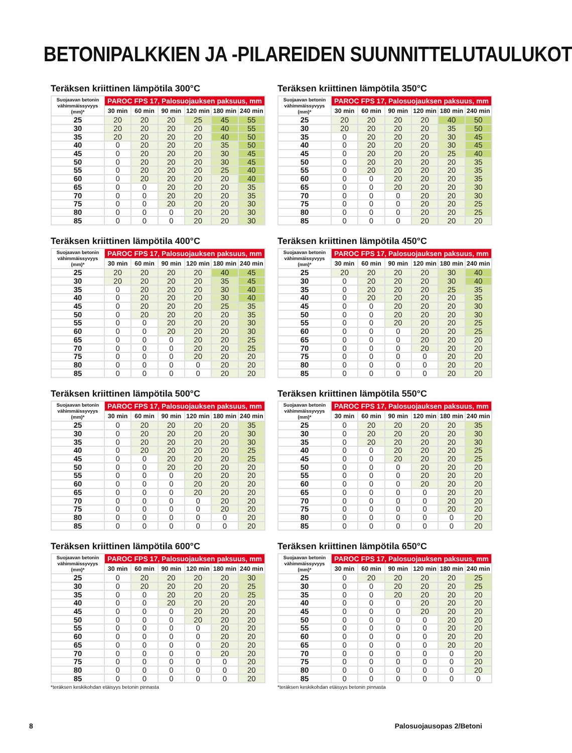BETONIPALKKIEN JA -PILAREIDEN SUUNNITTELUTAULUKOT
Teräksen kriittinen lämpötila 300°C
| Suojaavan betonin vähimmäissyvyys (mm)* | PAROC FPS 17, Palosuojauksen paksuus, mm | | | | | |
| --- | --- | --- | --- | --- | --- | --- |
| | 30 min | 60 min | 90 min | 120 min | 180 min | 240 min |
| 25 | 20 | 20 | 20 | 25 | 45 | 55 |
| 30 | 20 | 20 | 20 | 20 | 40 | 55 |
| 35 | 20 | 20 | 20 | 20 | 40 | 50 |
| 40 | 0 | 20 | 20 | 20 | 35 | 50 |
| 45 | 0 | 20 | 20 | 20 | 30 | 45 |
| 50 | 0 | 20 | 20 | 20 | 30 | 45 |
| 55 | 0 | 20 | 20 | 20 | 25 | 40 |
| 60 | 0 | 20 | 20 | 20 | 20 | 40 |
| 65 | 0 | 0 | 20 | 20 | 20 | 35 |
| 70 | 0 | 0 | 20 | 20 | 20 | 35 |
| 75 | 0 | 0 | 20 | 20 | 20 | 30 |
| 80 | 0 | 0 | 0 | 20 | 20 | 30 |
| 85 | 0 | 0 | 0 | 20 | 20 | 30 |
Teräksen kriittinen lämpötila 350°C
| Suojaavan betonin vähimmäissyvyys (mm)* | PAROC FPS 17, Palosuojauksen paksuus, mm | | | | | |
| --- | --- | --- | --- | --- | --- | --- |
| | 30 min | 60 min | 90 min | 120 min | 180 min | 240 min |
| 25 | 20 | 20 | 20 | 20 | 40 | 50 |
| 30 | 20 | 20 | 20 | 20 | 35 | 50 |
| 35 | 0 | 20 | 20 | 20 | 30 | 45 |
| 40 | 0 | 20 | 20 | 20 | 30 | 45 |
| 45 | 0 | 20 | 20 | 20 | 25 | 40 |
| 50 | 0 | 20 | 20 | 20 | 20 | 35 |
| 55 | 0 | 20 | 20 | 20 | 20 | 35 |
| 60 | 0 | 0 | 20 | 20 | 20 | 35 |
| 65 | 0 | 0 | 20 | 20 | 20 | 30 |
| 70 | 0 | 0 | 0 | 20 | 20 | 30 |
| 75 | 0 | 0 | 0 | 20 | 20 | 25 |
| 80 | 0 | 0 | 0 | 20 | 20 | 25 |
| 85 | 0 | 0 | 0 | 20 | 20 | 20 |
Teräksen kriittinen lämpötila 400°C
| Suojaavan betonin vähimmäissyvyys (mm)* | PAROC FPS 17, Palosuojauksen paksuus, mm | | | | | |
| --- | --- | --- | --- | --- | --- | --- |
| | 30 min | 60 min | 90 min | 120 min | 180 min | 240 min |
| 25 | 20 | 20 | 20 | 20 | 40 | 45 |
| 30 | 20 | 20 | 20 | 20 | 35 | 45 |
| 35 | 0 | 20 | 20 | 20 | 30 | 40 |
| 40 | 0 | 20 | 20 | 20 | 30 | 40 |
| 45 | 0 | 20 | 20 | 20 | 25 | 35 |
| 50 | 0 | 20 | 20 | 20 | 20 | 35 |
| 55 | 0 | 0 | 20 | 20 | 20 | 30 |
| 60 | 0 | 0 | 20 | 20 | 20 | 30 |
| 65 | 0 | 0 | 0 | 20 | 20 | 25 |
| 70 | 0 | 0 | 0 | 20 | 20 | 25 |
| 75 | 0 | 0 | 0 | 20 | 20 | 20 |
| 80 | 0 | 0 | 0 | 0 | 20 | 20 |
| 85 | 0 | 0 | 0 | 0 | 20 | 20 |
Teräksen kriittinen lämpötila 450°C
| Suojaavan betonin vähimmäissyvyys (mm)* | PAROC FPS 17, Palosuojauksen paksuus, mm | | | | | |
| --- | --- | --- | --- | --- | --- | --- |
| | 30 min | 60 min | 90 min | 120 min | 180 min | 240 min |
| 25 | 20 | 20 | 20 | 20 | 30 | 40 |
| 30 | 0 | 20 | 20 | 20 | 30 | 40 |
| 35 | 0 | 20 | 20 | 20 | 25 | 35 |
| 40 | 0 | 20 | 20 | 20 | 20 | 35 |
| 45 | 0 | 0 | 20 | 20 | 20 | 30 |
| 50 | 0 | 0 | 20 | 20 | 20 | 30 |
| 55 | 0 | 0 | 20 | 20 | 20 | 25 |
| 60 | 0 | 0 | 0 | 20 | 20 | 25 |
| 65 | 0 | 0 | 0 | 20 | 20 | 20 |
| 70 | 0 | 0 | 0 | 20 | 20 | 20 |
| 75 | 0 | 0 | 0 | 0 | 20 | 20 |
| 80 | 0 | 0 | 0 | 0 | 20 | 20 |
| 85 | 0 | 0 | 0 | 0 | 20 | 20 |
Teräksen kriittinen lämpötila 500°C
| Suojaavan betonin vähimmäissyvyys (mm)* | PAROC FPS 17, Palosuojauksen paksuus, mm | | | | | |
| --- | --- | --- | --- | --- | --- | --- |
| | 30 min | 60 min | 90 min | 120 min | 180 min | 240 min |
| 25 | 0 | 20 | 20 | 20 | 20 | 35 |
| 30 | 0 | 20 | 20 | 20 | 20 | 30 |
| 35 | 0 | 20 | 20 | 20 | 20 | 30 |
| 40 | 0 | 20 | 20 | 20 | 20 | 25 |
| 45 | 0 | 0 | 20 | 20 | 20 | 25 |
| 50 | 0 | 0 | 20 | 20 | 20 | 20 |
| 55 | 0 | 0 | 0 | 20 | 20 | 20 |
| 60 | 0 | 0 | 0 | 20 | 20 | 20 |
| 65 | 0 | 0 | 0 | 20 | 20 | 20 |
| 70 | 0 | 0 | 0 | 0 | 20 | 20 |
| 75 | 0 | 0 | 0 | 0 | 20 | 20 |
| 80 | 0 | 0 | 0 | 0 | 0 | 20 |
| 85 | 0 | 0 | 0 | 0 | 0 | 20 |
Teräksen kriittinen lämpötila 550°C
| Suojaavan betonin vähimmäissyvyys (mm)* | PAROC FPS 17, Palosuojauksen paksuus, mm | | | | | |
| --- | --- | --- | --- | --- | --- | --- |
| | 30 min | 60 min | 90 min | 120 min | 180 min | 240 min |
| 25 | 0 | 20 | 20 | 20 | 20 | 35 |
| 30 | 0 | 20 | 20 | 20 | 20 | 30 |
| 35 | 0 | 20 | 20 | 20 | 20 | 30 |
| 40 | 0 | 0 | 20 | 20 | 20 | 25 |
| 45 | 0 | 0 | 20 | 20 | 20 | 25 |
| 50 | 0 | 0 | 0 | 20 | 20 | 20 |
| 55 | 0 | 0 | 0 | 20 | 20 | 20 |
| 60 | 0 | 0 | 0 | 20 | 20 | 20 |
| 65 | 0 | 0 | 0 | 0 | 20 | 20 |
| 70 | 0 | 0 | 0 | 0 | 20 | 20 |
| 75 | 0 | 0 | 0 | 0 | 20 | 20 |
| 80 | 0 | 0 | 0 | 0 | 0 | 20 |
| 85 | 0 | 0 | 0 | 0 | 0 | 20 |
Teräksen kriittinen lämpötila 600°C
| Suojaavan betonin vähimmäissyvyys (mm)* | PAROC FPS 17, Palosuojauksen paksuus, mm | | | | | |
| --- | --- | --- | --- | --- | --- | --- |
| | 30 min | 60 min | 90 min | 120 min | 180 min | 240 min |
| 25 | 0 | 20 | 20 | 20 | 20 | 30 |
| 30 | 0 | 20 | 20 | 20 | 20 | 25 |
| 35 | 0 | 0 | 20 | 20 | 20 | 25 |
| 40 | 0 | 0 | 20 | 20 | 20 | 20 |
| 45 | 0 | 0 | 0 | 20 | 20 | 20 |
| 50 | 0 | 0 | 0 | 20 | 20 | 20 |
| 55 | 0 | 0 | 0 | 0 | 20 | 20 |
| 60 | 0 | 0 | 0 | 0 | 20 | 20 |
| 65 | 0 | 0 | 0 | 0 | 20 | 20 |
| 70 | 0 | 0 | 0 | 0 | 20 | 20 |
| 75 | 0 | 0 | 0 | 0 | 0 | 20 |
| 80 | 0 | 0 | 0 | 0 | 0 | 20 |
| 85 | 0 | 0 | 0 | 0 | 0 | 20 |
*teräksen keskikohdan etäisyys betonin pinnasta
Teräksen kriittinen lämpötila 650°C
| Suojaavan betonin vähimmäissyvyys (mm)* | PAROC FPS 17, Palosuojauksen paksuus, mm | | | | | |
| --- | --- | --- | --- | --- | --- | --- |
| | 30 min | 60 min | 90 min | 120 min | 180 min | 240 min |
| 25 | 0 | 20 | 20 | 20 | 20 | 25 |
| 30 | 0 | 0 | 20 | 20 | 20 | 25 |
| 35 | 0 | 0 | 20 | 20 | 20 | 20 |
| 40 | 0 | 0 | 0 | 20 | 20 | 20 |
| 45 | 0 | 0 | 0 | 20 | 20 | 20 |
| 50 | 0 | 0 | 0 | 0 | 20 | 20 |
| 55 | 0 | 0 | 0 | 0 | 20 | 20 |
| 60 | 0 | 0 | 0 | 0 | 20 | 20 |
| 65 | 0 | 0 | 0 | 0 | 20 | 20 |
| 70 | 0 | 0 | 0 | 0 | 0 | 20 |
| 75 | 0 | 0 | 0 | 0 | 0 | 20 |
| 80 | 0 | 0 | 0 | 0 | 0 | 20 |
| 85 | 0 | 0 | 0 | 0 | 0 | 0 |
*teräksen keskikohdan etäisyys betonin pinnasta
8 Palosuojausopas 2/Betoni